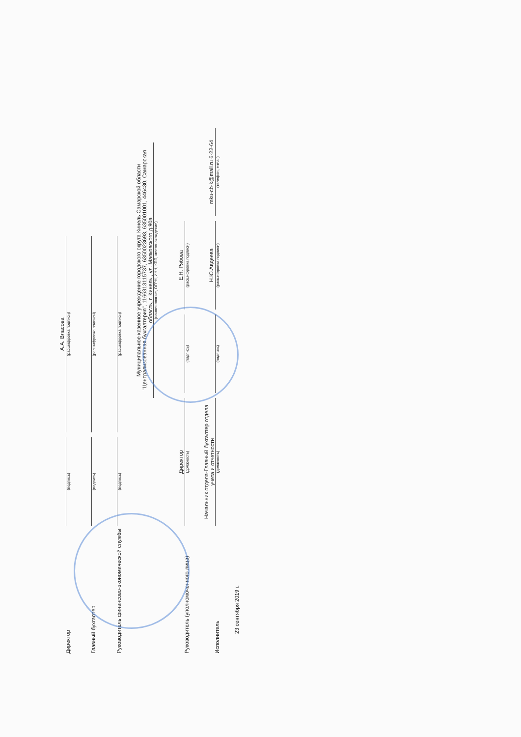Директор
(подпись)
А.А. Власова
(расшифровка подписи)
Главный бухгалтер
(подпись)
(расшифровка подписи)
Руководитель финансово-экономической службы
(подпись)
(расшифровка подписи)
Муниципальное казенное учреждение городского округа Кинель Самарской области "Централизованная бухгалтерия", 1166313115737, 6350023693, 635001001, 446430, Самарская область, г. Кинель , ул. Маяковского д.90а
(наименование, ОГРН, ИНН, КПП, местонахождение)
Руководитель (уполномоченного лица)
Директор
(должность)
(подпись)
Е.Н. Рябова
(расшифровка подписи)
Исполнитель
Начальник отдела-Главный бухгалтер отдела учета и отчетности
(должность)
(подпись)
Н.Ю.Авдеева
(расшифровка подписи)
mku-cb-k@mail.ru 6-22-64
(телефон, e-mail)
23 сентября 2019 г.